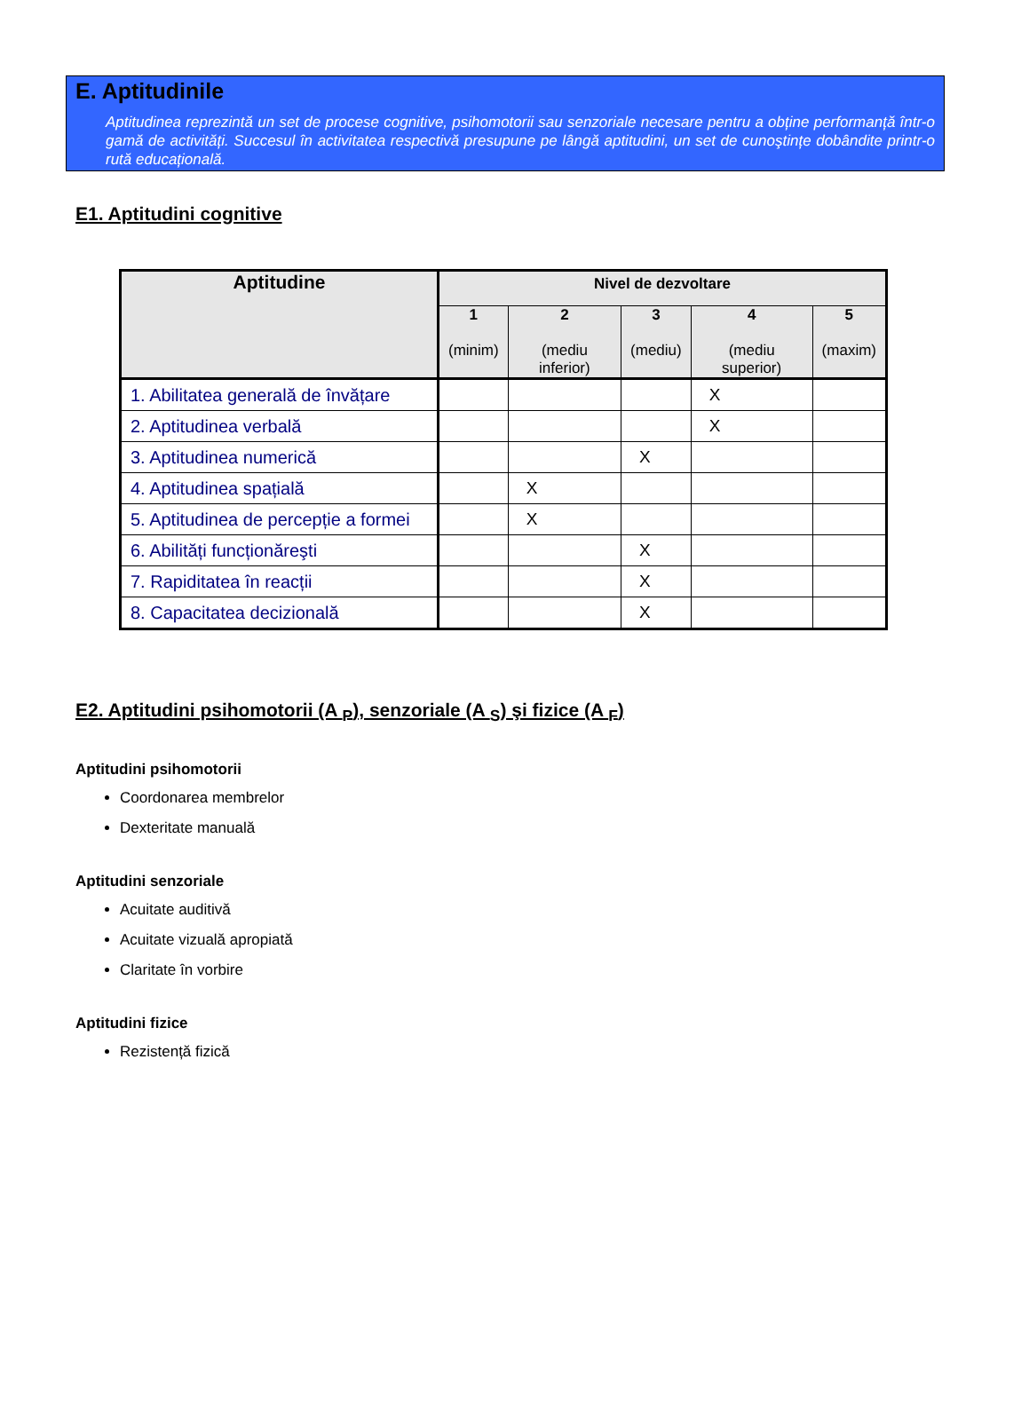E. Aptitudinile
Aptitudinea reprezintă un set de procese cognitive, psihomotorii sau senzoriale necesare pentru a obține performanță într-o gamă de activități. Succesul în activitatea respectivă presupune pe lângă aptitudini, un set de cunoştințe dobândite printr-o rută educațională.
E1. Aptitudini cognitive
| Aptitudine | Nivel de dezvoltare | | | | |
| --- | --- | --- | --- | --- | --- |
| | 1 (minim) | 2 (mediu inferior) | 3 (mediu) | 4 (mediu superior) | 5 (maxim) |
| 1. Abilitatea generală de învățare | | | | X | |
| 2. Aptitudinea verbală | | | | X | |
| 3. Aptitudinea numerică | | | X | | |
| 4. Aptitudinea spațială | | X | | | |
| 5. Aptitudinea de percepție a formei | | X | | | |
| 6. Abilități funcționăreşti | | | X | | |
| 7. Rapiditatea în reacții | | | X | | |
| 8. Capacitatea decizională | | | X | | |
E2. Aptitudini psihomotorii (A <sub>P</sub>), senzoriale (A <sub>S</sub>) şi fizice (A <sub>F</sub>)
Aptitudini psihomotorii
Coordonarea membrelor
Dexteritate manuală
Aptitudini senzoriale
Acuitate auditivă
Acuitate vizuală apropiată
Claritate în vorbire
Aptitudini fizice
Rezistență fizică